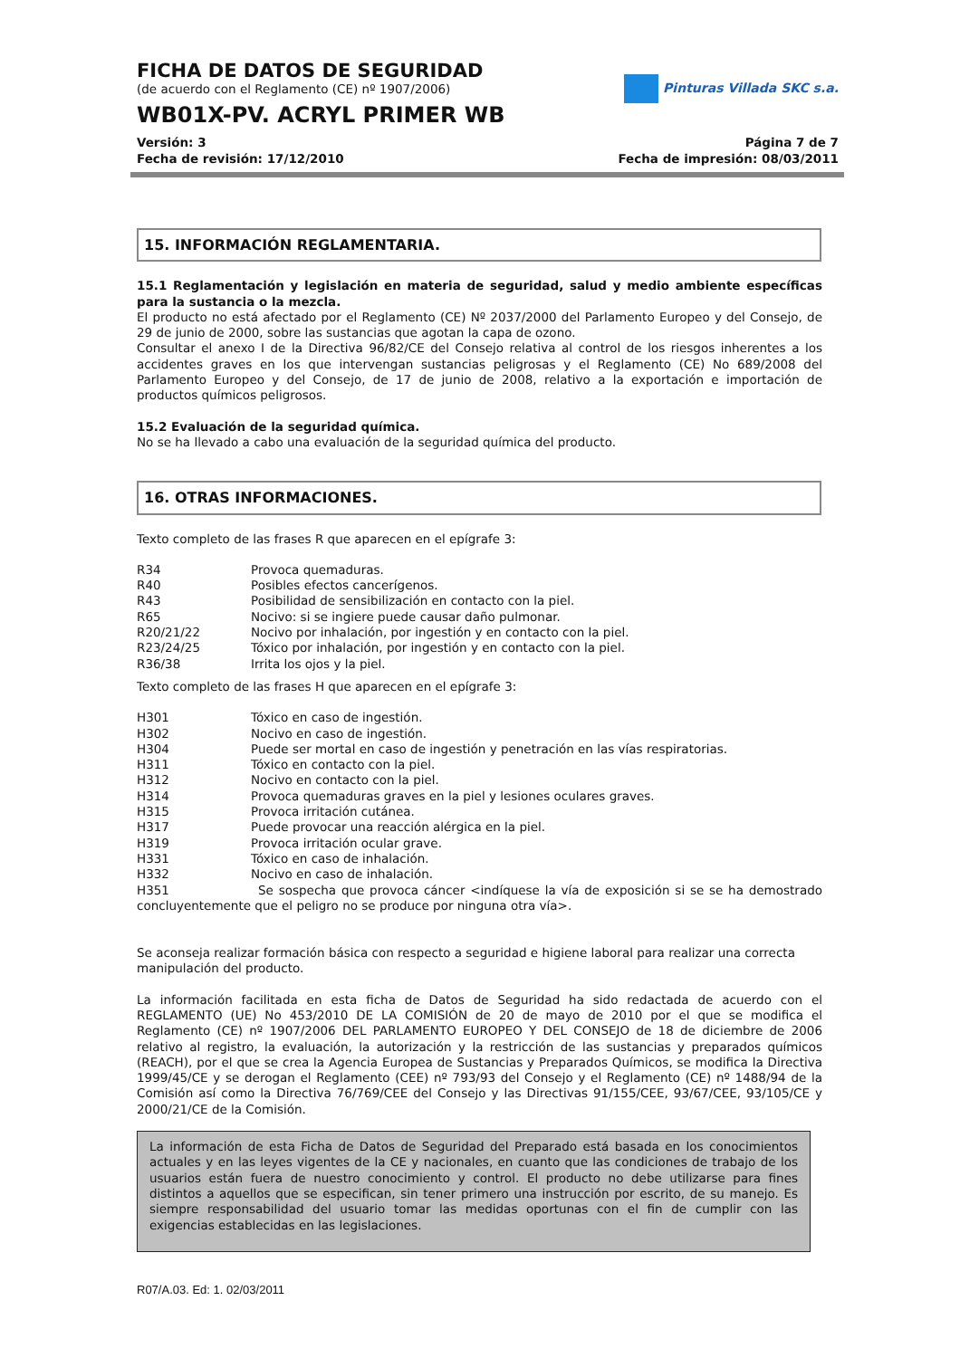Pinturas Villada SKC s.a.
FICHA DE DATOS DE SEGURIDAD
(de acuerdo con el Reglamento (CE) nº 1907/2006)
WB01X-PV. ACRYL PRIMER WB
Versión: 3 Página 7 de 7
Fecha de revisión: 17/12/2010 Fecha de impresión: 08/03/2011
15. INFORMACIÓN REGLAMENTARIA.
15.1 Reglamentación y legislación en materia de seguridad, salud y medio ambiente específicas para la sustancia o la mezcla.
El producto no está afectado por el Reglamento (CE) Nº 2037/2000 del Parlamento Europeo y del Consejo, de 29 de junio de 2000, sobre las sustancias que agotan la capa de ozono.
Consultar el anexo I de la Directiva 96/82/CE del Consejo relativa al control de los riesgos inherentes a los accidentes graves en los que intervengan sustancias peligrosas y el Reglamento (CE) No 689/2008 del Parlamento Europeo y del Consejo, de 17 de junio de 2008, relativo a la exportación e importación de productos químicos peligrosos.
15.2 Evaluación de la seguridad química.
No se ha llevado a cabo una evaluación de la seguridad química del producto.
16. OTRAS INFORMACIONES.
Texto completo de las frases R que aparecen en el epígrafe 3:
R34 Provoca quemaduras.
R40 Posibles efectos cancerígenos.
R43 Posibilidad de sensibilización en contacto con la piel.
R65 Nocivo: si se ingiere puede causar daño pulmonar.
R20/21/22 Nocivo por inhalación, por ingestión y en contacto con la piel.
R23/24/25 Tóxico por inhalación, por ingestión y en contacto con la piel.
R36/38 Irrita los ojos y la piel.
Texto completo de las frases H que aparecen en el epígrafe 3:
H301 Tóxico en caso de ingestión.
H302 Nocivo en caso de ingestión.
H304 Puede ser mortal en caso de ingestión y penetración en las vías respiratorias.
H311 Tóxico en contacto con la piel.
H312 Nocivo en contacto con la piel.
H314 Provoca quemaduras graves en la piel y lesiones oculares graves.
H315 Provoca irritación cutánea.
H317 Puede provocar una reacción alérgica en la piel.
H319 Provoca irritación ocular grave.
H331 Tóxico en caso de inhalación.
H332 Nocivo en caso de inhalación.
H351 Se sospecha que provoca cáncer <indíquese la vía de exposición si se se ha demostrado concluyentemente que el peligro no se produce por ninguna otra vía>.
Se aconseja realizar formación básica con respecto a seguridad e higiene laboral para realizar una correcta
manipulación del producto.
La información facilitada en esta ficha de Datos de Seguridad ha sido redactada de acuerdo con el REGLAMENTO (UE) No 453/2010 DE LA COMISIÓN de 20 de mayo de 2010 por el que se modifica el Reglamento (CE) nº 1907/2006 DEL PARLAMENTO EUROPEO Y DEL CONSEJO de 18 de diciembre de 2006 relativo al registro, la evaluación, la autorización y la restricción de las sustancias y preparados químicos (REACH), por el que se crea la Agencia Europea de Sustancias y Preparados Químicos, se modifica la Directiva 1999/45/CE y se derogan el Reglamento (CEE) nº 793/93 del Consejo y el Reglamento (CE) nº 1488/94 de la Comisión así como la Directiva 76/769/CEE del Consejo y las Directivas 91/155/CEE, 93/67/CEE, 93/105/CE y 2000/21/CE de la Comisión.
La información de esta Ficha de Datos de Seguridad del Preparado está basada en los conocimientos actuales y en las leyes vigentes de la CE y nacionales, en cuanto que las condiciones de trabajo de los usuarios están fuera de nuestro conocimiento y control. El producto no debe utilizarse para fines distintos a aquellos que se especifican, sin tener primero una instrucción por escrito, de su manejo. Es siempre responsabilidad del usuario tomar las medidas oportunas con el fin de cumplir con las exigencias establecidas en las legislaciones.
R07/A.03. Ed: 1. 02/03/2011